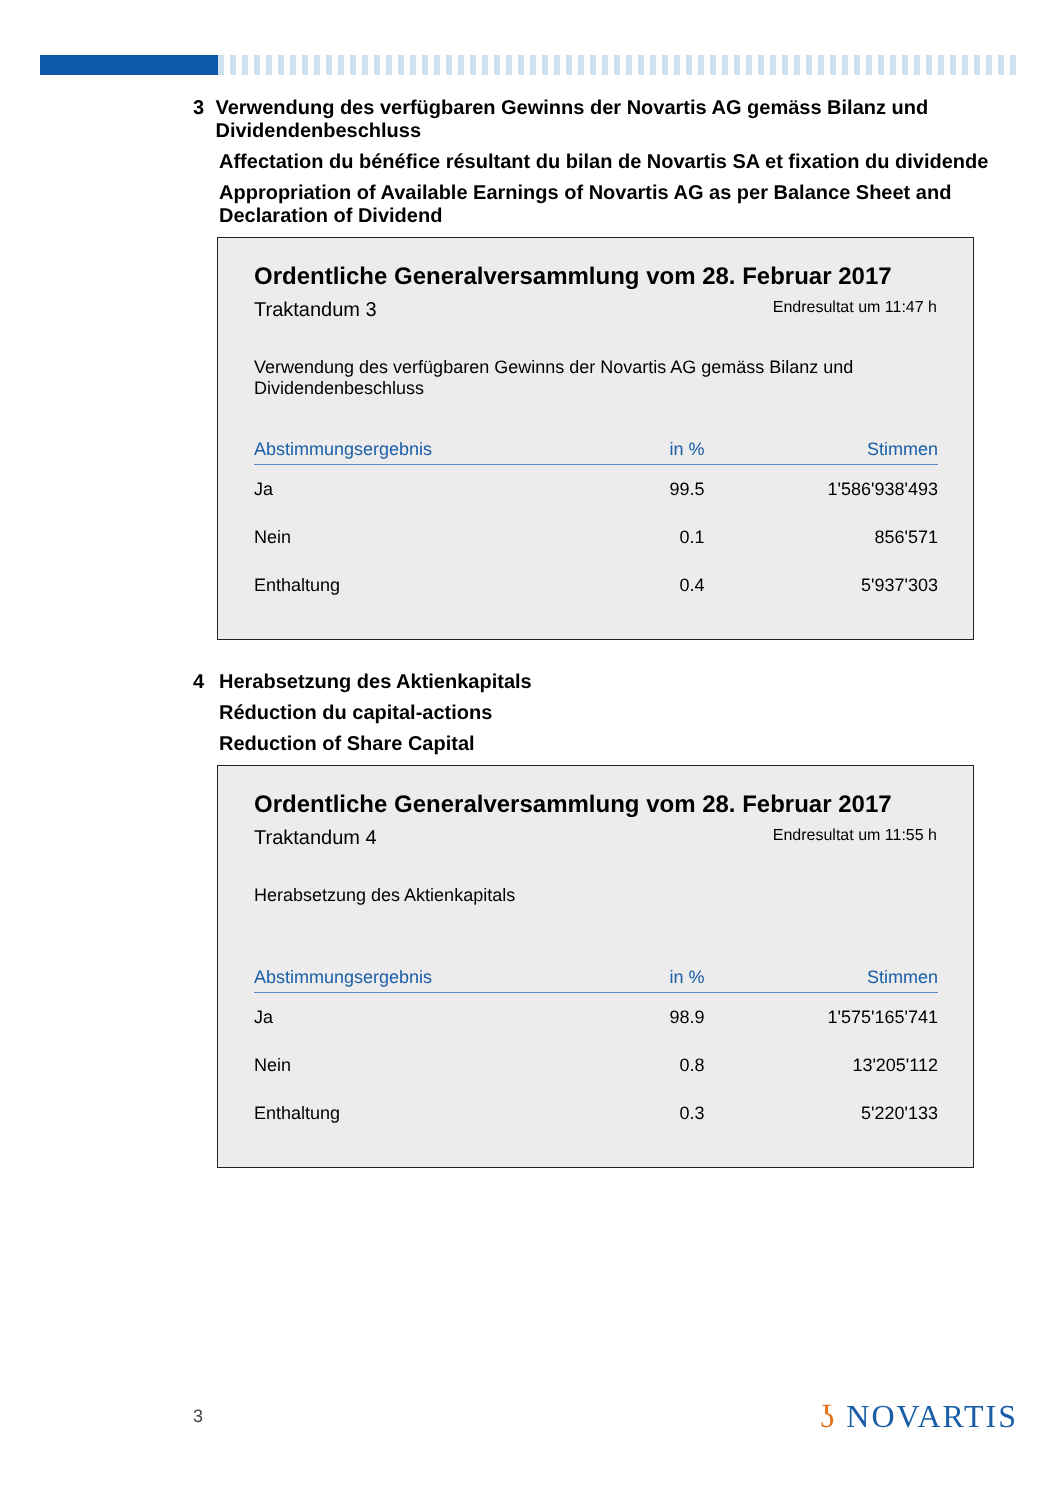3 Verwendung des verfügbaren Gewinns der Novartis AG gemäss Bilanz und Dividendenbeschluss
Affectation du bénéfice résultant du bilan de Novartis SA et fixation du dividende
Appropriation of Available Earnings of Novartis AG as per Balance Sheet and Declaration of Dividend
Ordentliche Generalversammlung vom 28. Februar 2017
Traktandum 3 Endresultat um 11:47 h
Verwendung des verfügbaren Gewinns der Novartis AG gemäss Bilanz und Dividendenbeschluss
| Abstimmungsergebnis | in % | Stimmen |
| --- | --- | --- |
| Ja | 99.5 | 1'586'938'493 |
| Nein | 0.1 | 856'571 |
| Enthaltung | 0.4 | 5'937'303 |
4 Herabsetzung des Aktienkapitals
Réduction du capital-actions
Reduction of Share Capital
Ordentliche Generalversammlung vom 28. Februar 2017
Traktandum 4 Endresultat um 11:55 h
Herabsetzung des Aktienkapitals
| Abstimmungsergebnis | in % | Stimmen |
| --- | --- | --- |
| Ja | 98.9 | 1'575'165'741 |
| Nein | 0.8 | 13'205'112 |
| Enthaltung | 0.3 | 5'220'133 |
3 ʖ NOVARTIS